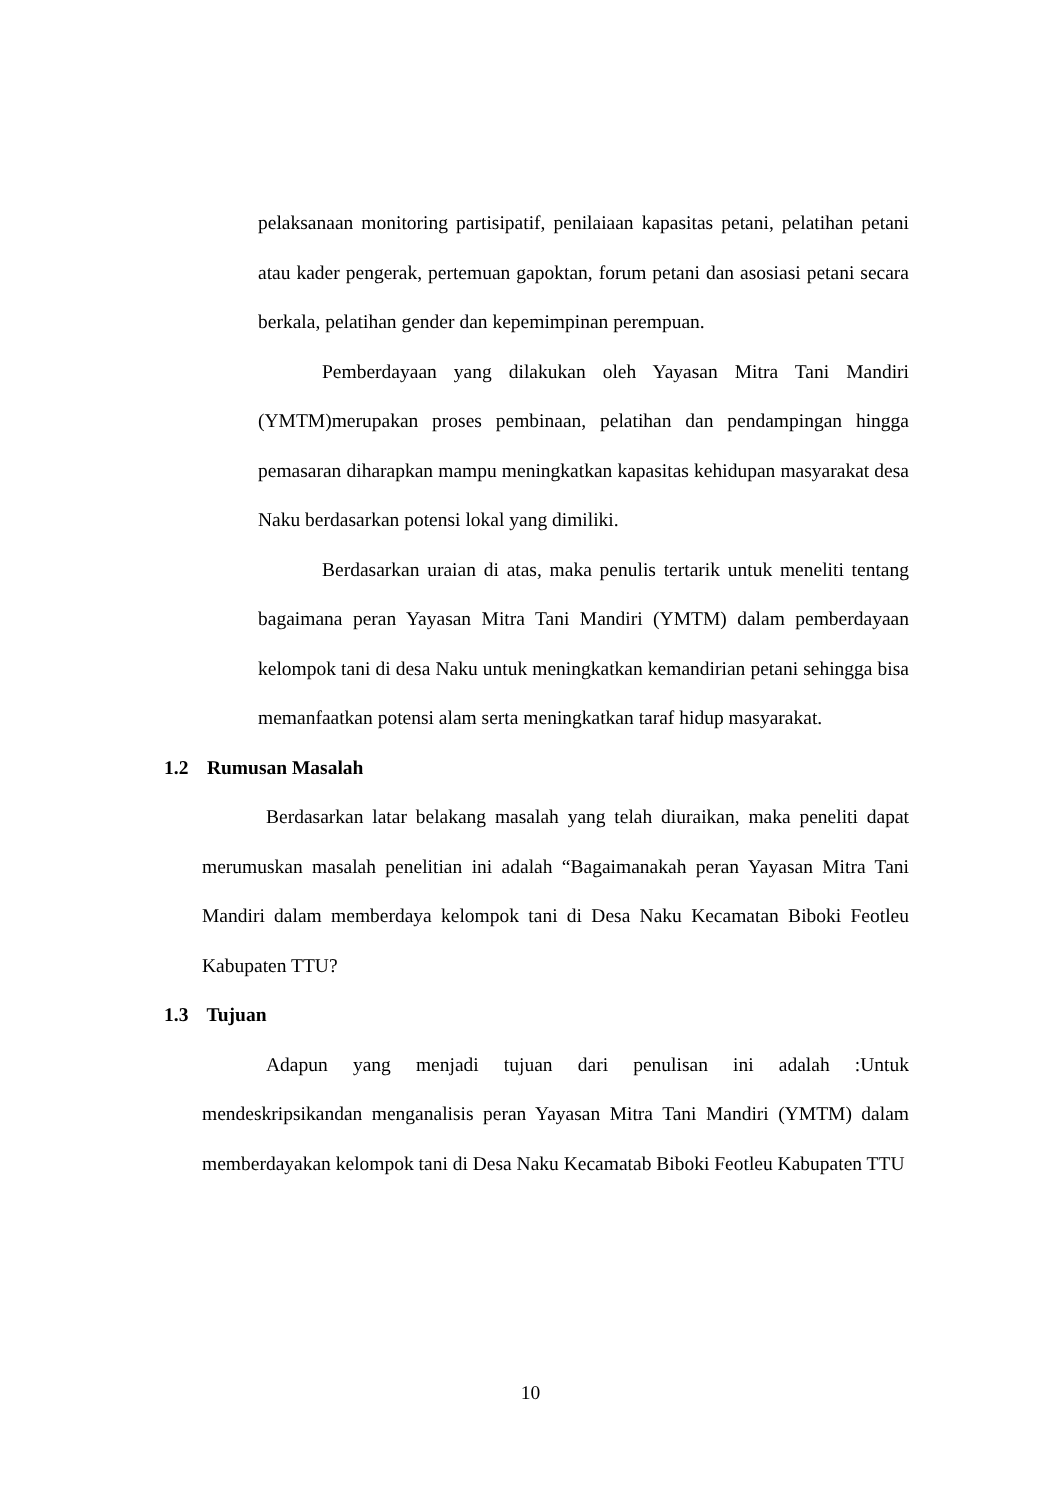pelaksanaan monitoring partisipatif, penilaiaan kapasitas petani, pelatihan petani atau kader pengerak, pertemuan gapoktan, forum petani dan asosiasi petani secara berkala, pelatihan gender dan kepemimpinan perempuan.
Pemberdayaan yang dilakukan oleh Yayasan Mitra Tani Mandiri (YMTM)merupakan proses pembinaan, pelatihan dan pendampingan hingga pemasaran diharapkan mampu meningkatkan kapasitas kehidupan masyarakat desa Naku berdasarkan potensi lokal yang dimiliki.
Berdasarkan uraian di atas, maka penulis tertarik untuk meneliti tentang bagaimana peran Yayasan Mitra Tani Mandiri (YMTM) dalam pemberdayaan kelompok tani di desa Naku untuk meningkatkan kemandirian petani sehingga bisa memanfaatkan potensi alam serta meningkatkan taraf hidup masyarakat.
1.2 Rumusan Masalah
Berdasarkan latar belakang masalah yang telah diuraikan, maka peneliti dapat merumuskan masalah penelitian ini adalah “Bagaimanakah peran Yayasan Mitra Tani Mandiri dalam memberdaya kelompok tani di Desa Naku Kecamatan Biboki Feotleu Kabupaten TTU?
1.3 Tujuan
Adapun yang menjadi tujuan dari penulisan ini adalah :Untuk mendeskripsikandan menganalisis peran Yayasan Mitra Tani Mandiri (YMTM) dalam memberdayakan kelompok tani di Desa Naku Kecamatab Biboki Feotleu Kabupaten TTU
10